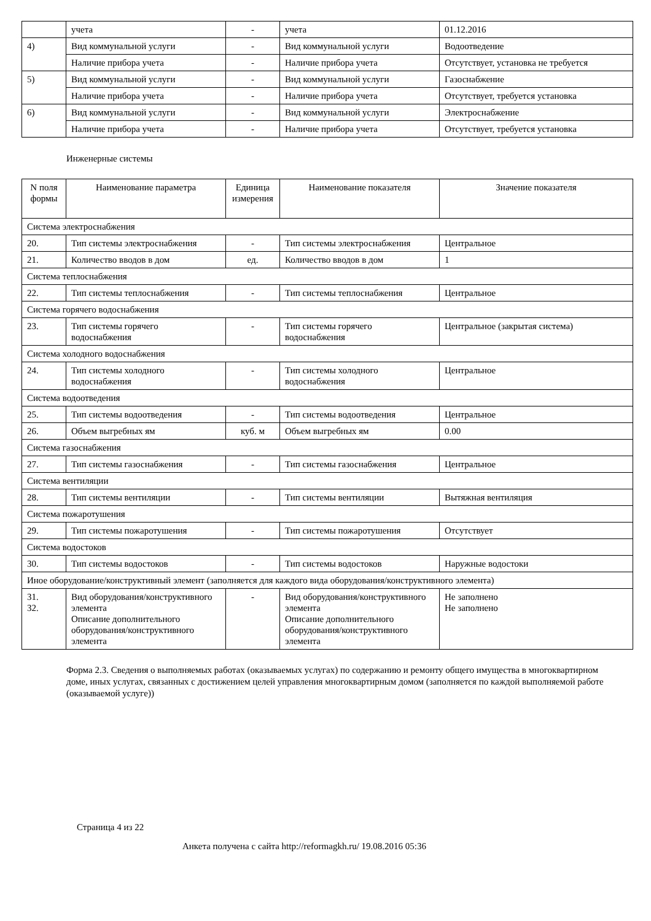| | учета | - | учета | 01.12.2016 |
| 4) | Вид коммунальной услуги | - | Вид коммунальной услуги | Водоотведение |
| | Наличие прибора учета | - | Наличие прибора учета | Отсутствует, установка не требуется |
| 5) | Вид коммунальной услуги | - | Вид коммунальной услуги | Газоснабжение |
| | Наличие прибора учета | - | Наличие прибора учета | Отсутствует, требуется установка |
| 6) | Вид коммунальной услуги | - | Вид коммунальной услуги | Электроснабжение |
| | Наличие прибора учета | - | Наличие прибора учета | Отсутствует, требуется установка |
Инженерные системы
| N поля формы | Наименование параметра | Единица измерения | Наименование показателя | Значение показателя |
| --- | --- | --- | --- | --- |
| Система электроснабжения | | | | |
| 20. | Тип системы электроснабжения | - | Тип системы электроснабжения | Центральное |
| 21. | Количество вводов в дом | ед. | Количество вводов в дом | 1 |
| Система теплоснабжения | | | | |
| 22. | Тип системы теплоснабжения | - | Тип системы теплоснабжения | Центральное |
| Система горячего водоснабжения | | | | |
| 23. | Тип системы горячего водоснабжения | - | Тип системы горячего водоснабжения | Центральное (закрытая система) |
| Система холодного водоснабжения | | | | |
| 24. | Тип системы холодного водоснабжения | - | Тип системы холодного водоснабжения | Центральное |
| Система водоотведения | | | | |
| 25. | Тип системы водоотведения | - | Тип системы водоотведения | Центральное |
| 26. | Объем выгребных ям | куб. м | Объем выгребных ям | 0.00 |
| Система газоснабжения | | | | |
| 27. | Тип системы газоснабжения | - | Тип системы газоснабжения | Центральное |
| Система вентиляции | | | | |
| 28. | Тип системы вентиляции | - | Тип системы вентиляции | Вытяжная вентиляция |
| Система пожаротушения | | | | |
| 29. | Тип системы пожаротушения | - | Тип системы пожаротушения | Отсутствует |
| Система водостоков | | | | |
| 30. | Тип системы водостоков | - | Тип системы водостоков | Наружные водостоки |
| Иное оборудование/конструктивный элемент (заполняется для каждого вида оборудования/конструктивного элемента) | | | | |
| 31. 32. | Вид оборудования/конструктивного элемента Описание дополнительного оборудования/конструктивного элемента | - | Вид оборудования/конструктивного элемента Описание дополнительного оборудования/конструктивного элемента | Не заполнено Не заполнено |
Форма 2.3. Сведения о выполняемых работах (оказываемых услугах) по содержанию и ремонту общего имущества в многоквартирном доме, иных услугах, связанных с достижением целей управления многоквартирным домом (заполняется по каждой выполняемой работе (оказываемой услуге))
Страница 4 из 22
Анкета получена с сайта http://reformagkh.ru/ 19.08.2016 05:36